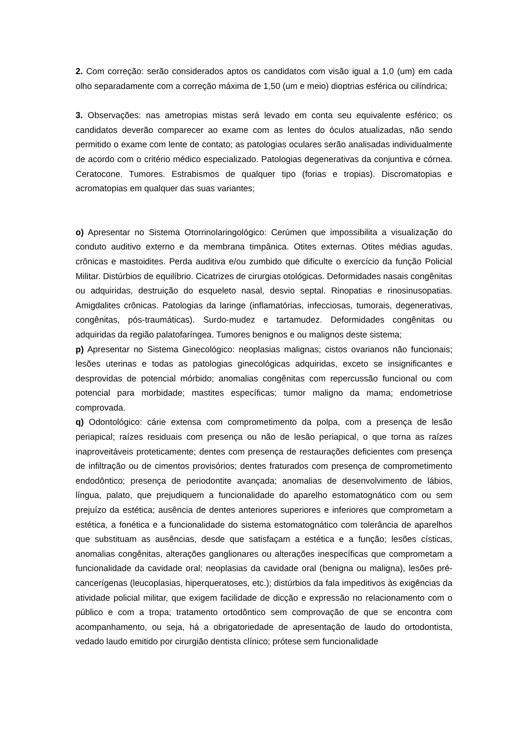2. Com correção: serão considerados aptos os candidatos com visão igual a 1,0 (um) em cada olho separadamente com a correção máxima de 1,50 (um e meio) dioptrias esférica ou cilíndrica;
3. Observações: nas ametropias mistas será levado em conta seu equivalente esférico; os candidatos deverão comparecer ao exame com as lentes do óculos atualizadas, não sendo permitido o exame com lente de contato; as patologias oculares serão analisadas individualmente de acordo com o critério médico especializado. Patologias degenerativas da conjuntiva e córnea. Ceratocone. Tumores. Estrabismos de qualquer tipo (forias e tropias). Discromatopias e acromatopias em qualquer das suas variantes;
o) Apresentar no Sistema Otorrinolaringológico: Cerúmen que impossibilita a visualização do conduto auditivo externo e da membrana timpânica. Otites externas. Otites médias agudas, crônicas e mastoidites. Perda auditiva e/ou zumbido que dificulte o exercício da função Policial Militar. Distúrbios de equilíbrio. Cicatrizes de cirurgias otológicas. Deformidades nasais congênitas ou adquiridas, destruição do esqueleto nasal, desvio septal. Rinopatias e rinosinusopatias. Amigdalites crônicas. Patologias da laringe (inflamatórias, infecciosas, tumorais, degenerativas, congênitas, pós-traumáticas). Surdo-mudez e tartamudez. Deformidades congênitas ou adquiridas da região palatofaríngea. Tumores benignos e ou malignos deste sistema;
p) Apresentar no Sistema Ginecológico: neoplasias malignas; cistos ovarianos não funcionais; lesões uterinas e todas as patologias ginecológicas adquiridas, exceto se insignificantes e desprovidas de potencial mórbido; anomalias congênitas com repercussão funcional ou com potencial para morbidade; mastites específicas; tumor maligno da mama; endometriose comprovada.
q) Odontológico: cárie extensa com comprometimento da polpa, com a presença de lesão periapical; raízes residuais com presença ou não de lesão periapical, o que torna as raízes inaproveitáveis proteticamente; dentes com presença de restaurações deficientes com presença de infiltração ou de cimentos provisórios; dentes fraturados com presença de comprometimento endodôntico; presença de periodontite avançada; anomalias de desenvolvimento de lábios, língua, palato, que prejudiquem a funcionalidade do aparelho estomatognático com ou sem prejuízo da estética; ausência de dentes anteriores superiores e inferiores que comprometam a estética, a fonética e a funcionalidade do sistema estomatognático com tolerância de aparelhos que substituam as ausências, desde que satisfaçam a estética e a função; lesões císticas, anomalias congênitas, alterações ganglionares ou alterações inespecíficas que comprometam a funcionalidade da cavidade oral; neoplasias da cavidade oral (benigna ou maligna), lesões pré-cancerígenas (leucoplasias, hiperqueratoses, etc.); distúrbios da fala impeditivos às exigências da atividade policial militar, que exigem facilidade de dicção e expressão no relacionamento com o público e com a tropa; tratamento ortodôntico sem comprovação de que se encontra com acompanhamento, ou seja, há a obrigatoriedade de apresentação de laudo do ortodontista, vedado laudo emitido por cirurgião dentista clínico; prótese sem funcionalidade